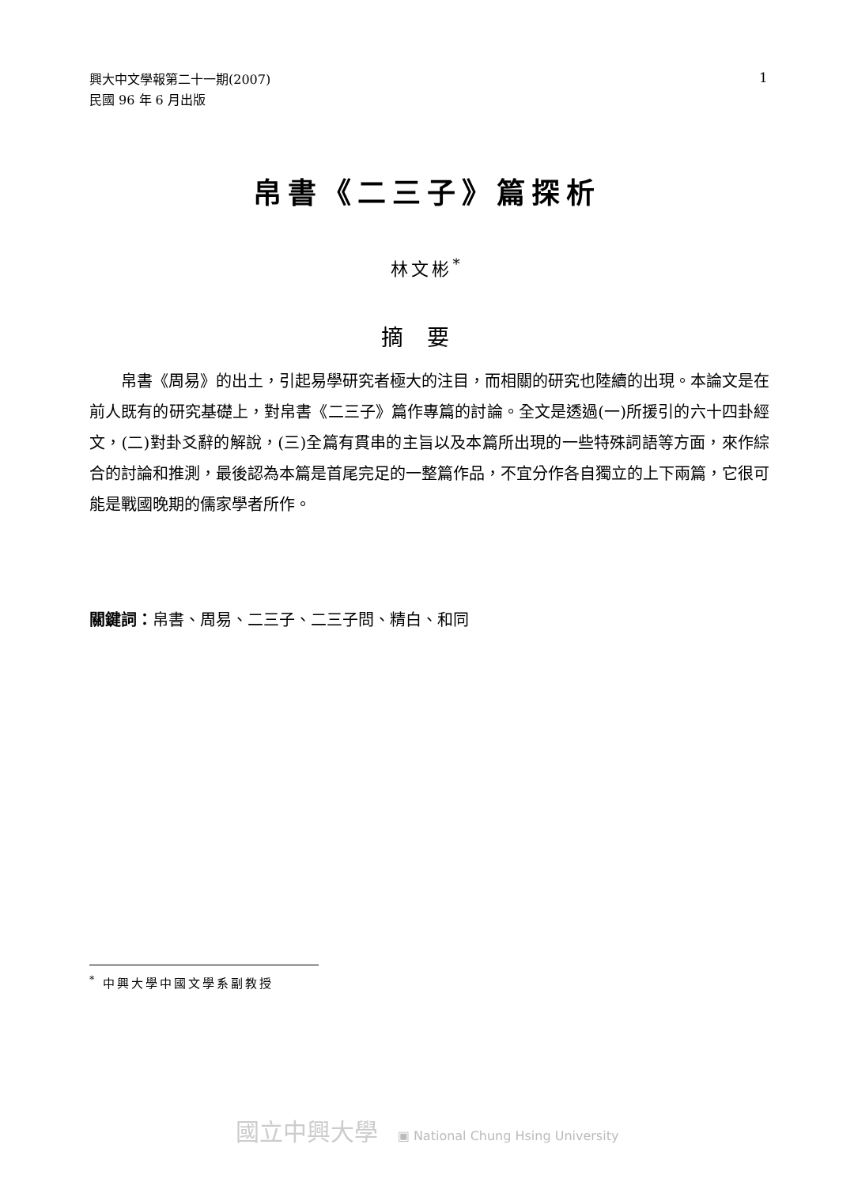興大中文學報第二十一期(2007)
民國 96 年 6 月出版
1
帛書《二三子》篇探析
林文彬<sup>*</sup>
摘要
帛書《周易》的出土，引起易學研究者極大的注目，而相關的研究也陸續的出現。本論文是在前人既有的研究基礎上，對帛書《二三子》篇作專篇的討論。全文是透過(一)所援引的六十四卦經文，(二)對卦爻辭的解說，(三)全篇有貫串的主旨以及本篇所出現的一些特殊詞語等方面，來作綜合的討論和推測，最後認為本篇是首尾完足的一整篇作品，不宜分作各自獨立的上下兩篇，它很可能是戰國晚期的儒家學者所作。
關鍵詞：帛書、周易、二三子、二三子問、精白、和同
<sup>*</sup> 中興大學中國文學系副教授
國立中興大學 ▣ National Chung Hsing University